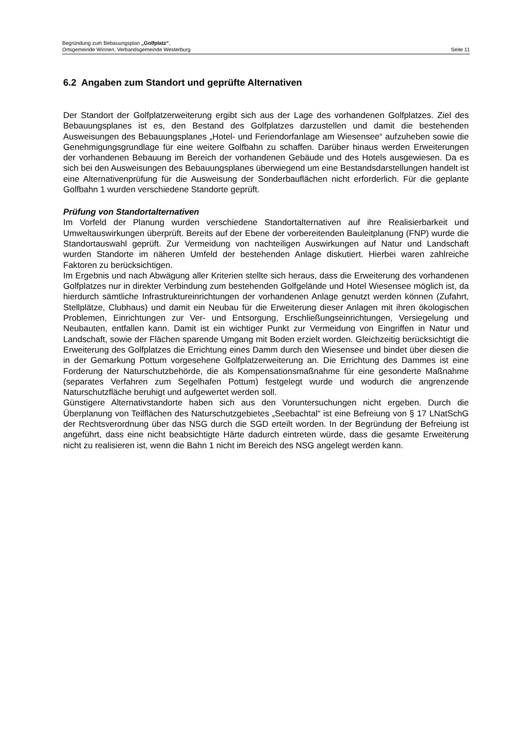Begründung zum Bebauungsplan „Golfplatz“,
Ortsgemeinde Winnen, Verbandsgemeinde Westerburg Seite 11
6.2 Angaben zum Standort und geprüfte Alternativen
Der Standort der Golfplatzerweiterung ergibt sich aus der Lage des vorhandenen Golfplatzes. Ziel des Bebauungsplanes ist es, den Bestand des Golfplatzes darzustellen und damit die bestehenden Ausweisungen des Bebauungsplanes „Hotel- und Feriendorfanlage am Wiesensee“ aufzuheben sowie die Genehmigungsgrundlage für eine weitere Golfbahn zu schaffen. Darüber hinaus werden Erweiterungen der vorhandenen Bebauung im Bereich der vorhandenen Gebäude und des Hotels ausgewiesen. Da es sich bei den Ausweisungen des Bebauungsplanes überwiegend um eine Bestandsdarstellungen handelt ist eine Alternativenprüfung für die Ausweisung der Sonderbauflächen nicht erforderlich. Für die geplante Golfbahn 1 wurden verschiedene Standorte geprüft.
Prüfung von Standortalternativen
Im Vorfeld der Planung wurden verschiedene Standortalternativen auf ihre Realisierbarkeit und Umweltauswirkungen überprüft. Bereits auf der Ebene der vorbereitenden Bauleitplanung (FNP) wurde die Standortauswahl geprüft. Zur Vermeidung von nachteiligen Auswirkungen auf Natur und Landschaft wurden Standorte im näheren Umfeld der bestehenden Anlage diskutiert. Hierbei waren zahlreiche Faktoren zu berücksichtigen.
Im Ergebnis und nach Abwägung aller Kriterien stellte sich heraus, dass die Erweiterung des vorhandenen Golfplatzes nur in direkter Verbindung zum bestehenden Golfgelände und Hotel Wiesensee möglich ist, da hierdurch sämtliche Infrastruktureinrichtungen der vorhandenen Anlage genutzt werden können (Zufahrt, Stellplätze, Clubhaus) und damit ein Neubau für die Erweiterung dieser Anlagen mit ihren ökologischen Problemen, Einrichtungen zur Ver- und Entsorgung, Erschließungseinrichtungen, Versiegelung und Neubauten, entfallen kann. Damit ist ein wichtiger Punkt zur Vermeidung von Eingriffen in Natur und Landschaft, sowie der Flächen sparende Umgang mit Boden erzielt worden. Gleichzeitig berücksichtigt die Erweiterung des Golfplatzes die Errichtung eines Damm durch den Wiesensee und bindet über diesen die in der Gemarkung Pottum vorgesehene Golfplatzerweiterung an. Die Errichtung des Dammes ist eine Forderung der Naturschutzbehörde, die als Kompensationsmaßnahme für eine gesonderte Maßnahme (separates Verfahren zum Segelhafen Pottum) festgelegt wurde und wodurch die angrenzende Naturschutzfläche beruhigt und aufgewertet werden soll.
Günstigere Alternativstandorte haben sich aus den Voruntersuchungen nicht ergeben. Durch die Überplanung von Teilflächen des Naturschutzgebietes „Seebachtal“ ist eine Befreiung von § 17 LNatSchG der Rechtsverordnung über das NSG durch die SGD erteilt worden. In der Begründung der Befreiung ist angeführt, dass eine nicht beabsichtigte Härte dadurch eintreten würde, dass die gesamte Erweiterung nicht zu realisieren ist, wenn die Bahn 1 nicht im Bereich des NSG angelegt werden kann.